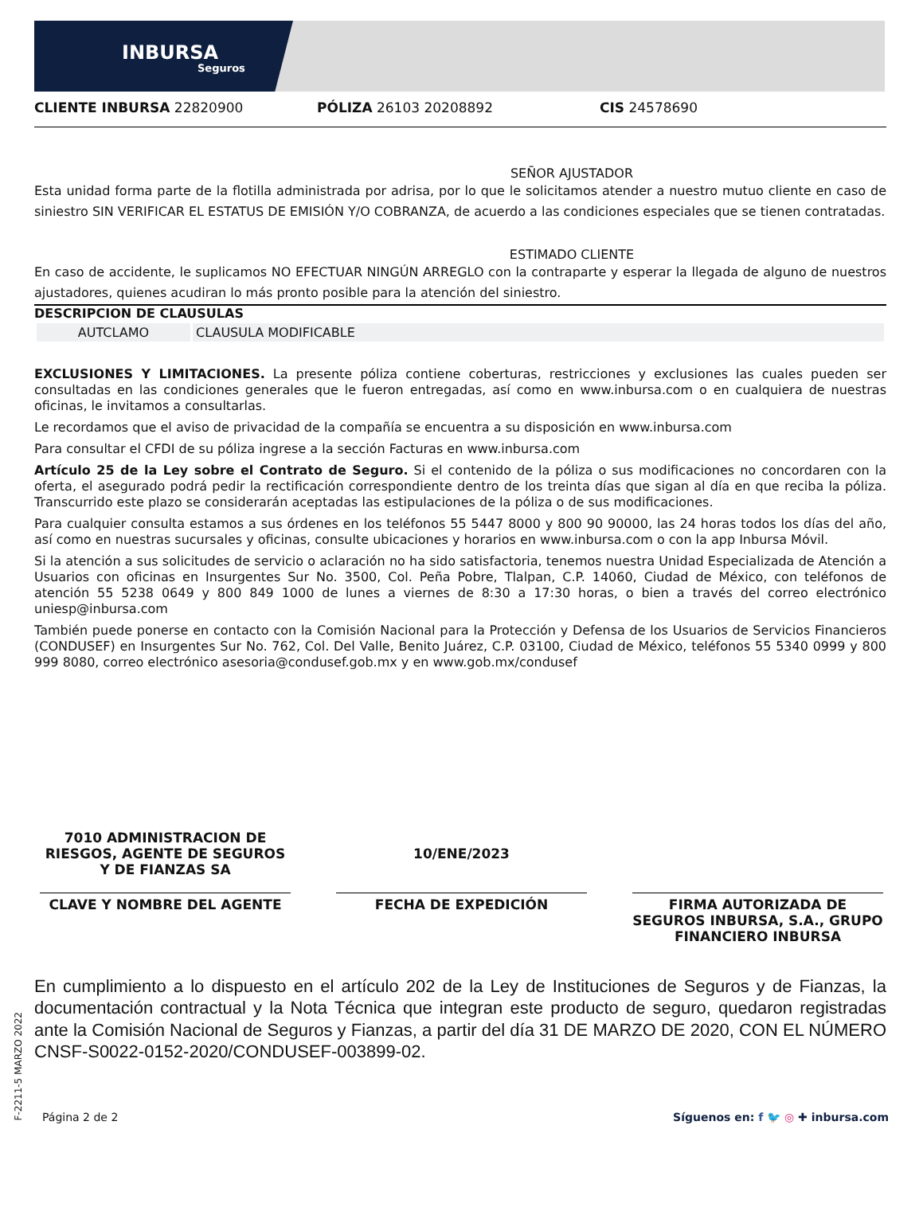INBURSA
Seguros
CLIENTE INBURSA 22820900 PÓLIZA 26103 20208892 CIS 24578690
SEÑOR AJUSTADOR
Esta unidad forma parte de la flotilla administrada por adrisa, por lo que le solicitamos atender a nuestro mutuo cliente en caso de siniestro SIN VERIFICAR EL ESTATUS DE EMISIÓN Y/O COBRANZA, de acuerdo a las condiciones especiales que se tienen contratadas.
ESTIMADO CLIENTE
En caso de accidente, le suplicamos NO EFECTUAR NINGÚN ARREGLO con la contraparte y esperar la llegada de alguno de nuestros ajustadores, quienes acudiran lo más pronto posible para la atención del siniestro.
DESCRIPCION DE CLAUSULAS
| AUTCLAMO | CLAUSULA MODIFICABLE |
EXCLUSIONES Y LIMITACIONES. La presente póliza contiene coberturas, restricciones y exclusiones las cuales pueden ser consultadas en las condiciones generales que le fueron entregadas, así como en www.inbursa.com o en cualquiera de nuestras oficinas, le invitamos a consultarlas.
Le recordamos que el aviso de privacidad de la compañía se encuentra a su disposición en www.inbursa.com
Para consultar el CFDI de su póliza ingrese a la sección Facturas en www.inbursa.com
Artículo 25 de la Ley sobre el Contrato de Seguro. Si el contenido de la póliza o sus modificaciones no concordaren con la oferta, el asegurado podrá pedir la rectificación correspondiente dentro de los treinta días que sigan al día en que reciba la póliza. Transcurrido este plazo se considerarán aceptadas las estipulaciones de la póliza o de sus modificaciones.
Para cualquier consulta estamos a sus órdenes en los teléfonos 55 5447 8000 y 800 90 90000, las 24 horas todos los días del año, así como en nuestras sucursales y oficinas, consulte ubicaciones y horarios en www.inbursa.com o con la app Inbursa Móvil.
Si la atención a sus solicitudes de servicio o aclaración no ha sido satisfactoria, tenemos nuestra Unidad Especializada de Atención a Usuarios con oficinas en Insurgentes Sur No. 3500, Col. Peña Pobre, Tlalpan, C.P. 14060, Ciudad de México, con teléfonos de atención 55 5238 0649 y 800 849 1000 de lunes a viernes de 8:30 a 17:30 horas, o bien a través del correo electrónico uniesp@inbursa.com
También puede ponerse en contacto con la Comisión Nacional para la Protección y Defensa de los Usuarios de Servicios Financieros (CONDUSEF) en Insurgentes Sur No. 762, Col. Del Valle, Benito Juárez, C.P. 03100, Ciudad de México, teléfonos 55 5340 0999 y 800 999 8080, correo electrónico asesoria@condusef.gob.mx y en www.gob.mx/condusef
7010 ADMINISTRACION DE RIESGOS, AGENTE DE SEGUROS Y DE FIANZAS SA
CLAVE Y NOMBRE DEL AGENTE
10/ENE/2023
FECHA DE EXPEDICIÓN
FIRMA AUTORIZADA DE SEGUROS INBURSA, S.A., GRUPO FINANCIERO INBURSA
En cumplimiento a lo dispuesto en el artículo 202 de la Ley de Instituciones de Seguros y de Fianzas, la documentación contractual y la Nota Técnica que integran este producto de seguro, quedaron registradas ante la Comisión Nacional de Seguros y Fianzas, a partir del día 31 DE MARZO DE 2020, CON EL NÚMERO CNSF-S0022-0152-2020/CONDUSEF-003899-02.
F-2211-5 MARZO 2022
Página 2 de 2 Síguenos en: f 🐦 ◎ ✚ inbursa.com